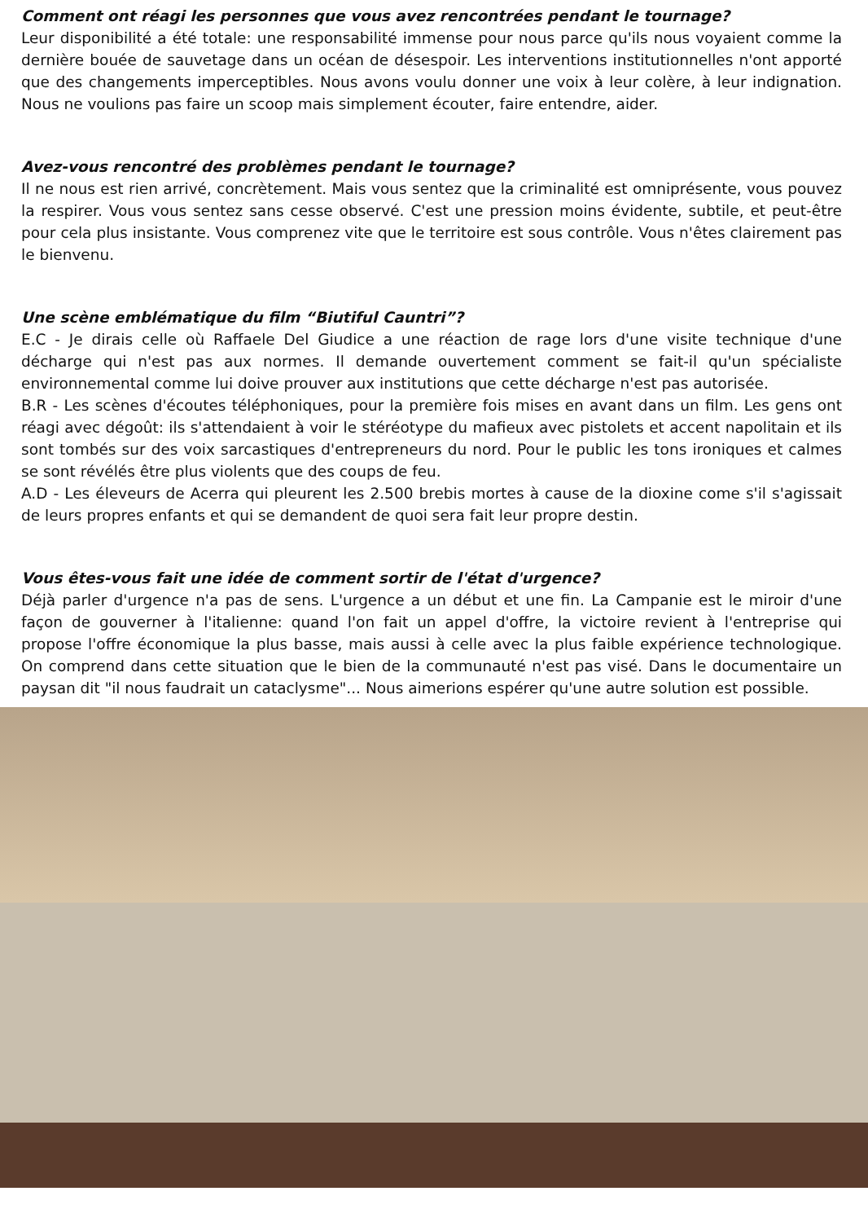Comment ont réagi les personnes que vous avez rencontrées pendant le tournage?
Leur disponibilité a été totale: une responsabilité immense pour nous parce qu'ils nous voyaient comme la dernière bouée de sauvetage dans un océan de désespoir. Les interventions institutionnelles n'ont apporté que des changements imperceptibles. Nous avons voulu donner une voix à leur colère, à leur indignation. Nous ne voulions pas faire un scoop mais simplement écouter, faire entendre, aider.
Avez-vous rencontré des problèmes pendant le tournage?
Il ne nous est rien arrivé, concrètement. Mais vous sentez que la criminalité est omniprésente, vous pouvez la respirer. Vous vous sentez sans cesse observé. C'est une pression moins évidente, subtile, et peut-être pour cela plus insistante. Vous comprenez vite que le territoire est sous contrôle. Vous n'êtes clairement pas le bienvenu.
Une scène emblématique du film “Biutiful Cauntri”?
E.C - Je dirais celle où Raffaele Del Giudice a une réaction de rage lors d'une visite technique d'une décharge qui n'est pas aux normes. Il demande ouvertement comment se fait-il qu'un spécialiste environnemental comme lui doive prouver aux institutions que cette décharge n'est pas autorisée.
B.R - Les scènes d'écoutes téléphoniques, pour la première fois mises en avant dans un film. Les gens ont réagi avec dégoût: ils s'attendaient à voir le stéréotype du mafieux avec pistolets et accent napolitain et ils sont tombés sur des voix sarcastiques d'entrepreneurs du nord. Pour le public les tons ironiques et calmes se sont révélés être plus violents que des coups de feu.
A.D - Les éleveurs de Acerra qui pleurent les 2.500 brebis mortes à cause de la dioxine come s'il s'agissait de leurs propres enfants et qui se demandent de quoi sera fait leur propre destin.
Vous êtes-vous fait une idée de comment sortir de l'état d'urgence?
Déjà parler d'urgence n'a pas de sens. L'urgence a un début et une fin. La Campanie est le miroir d'une façon de gouverner à l'italienne: quand l'on fait un appel d'offre, la victoire revient à l'entreprise qui propose l'offre économique la plus basse, mais aussi à celle avec la plus faible expérience technologique. On comprend dans cette situation que le bien de la communauté n'est pas visé. Dans le documentaire un paysan dit "il nous faudrait un cataclysme"... Nous aimerions espérer qu'une autre solution est possible.